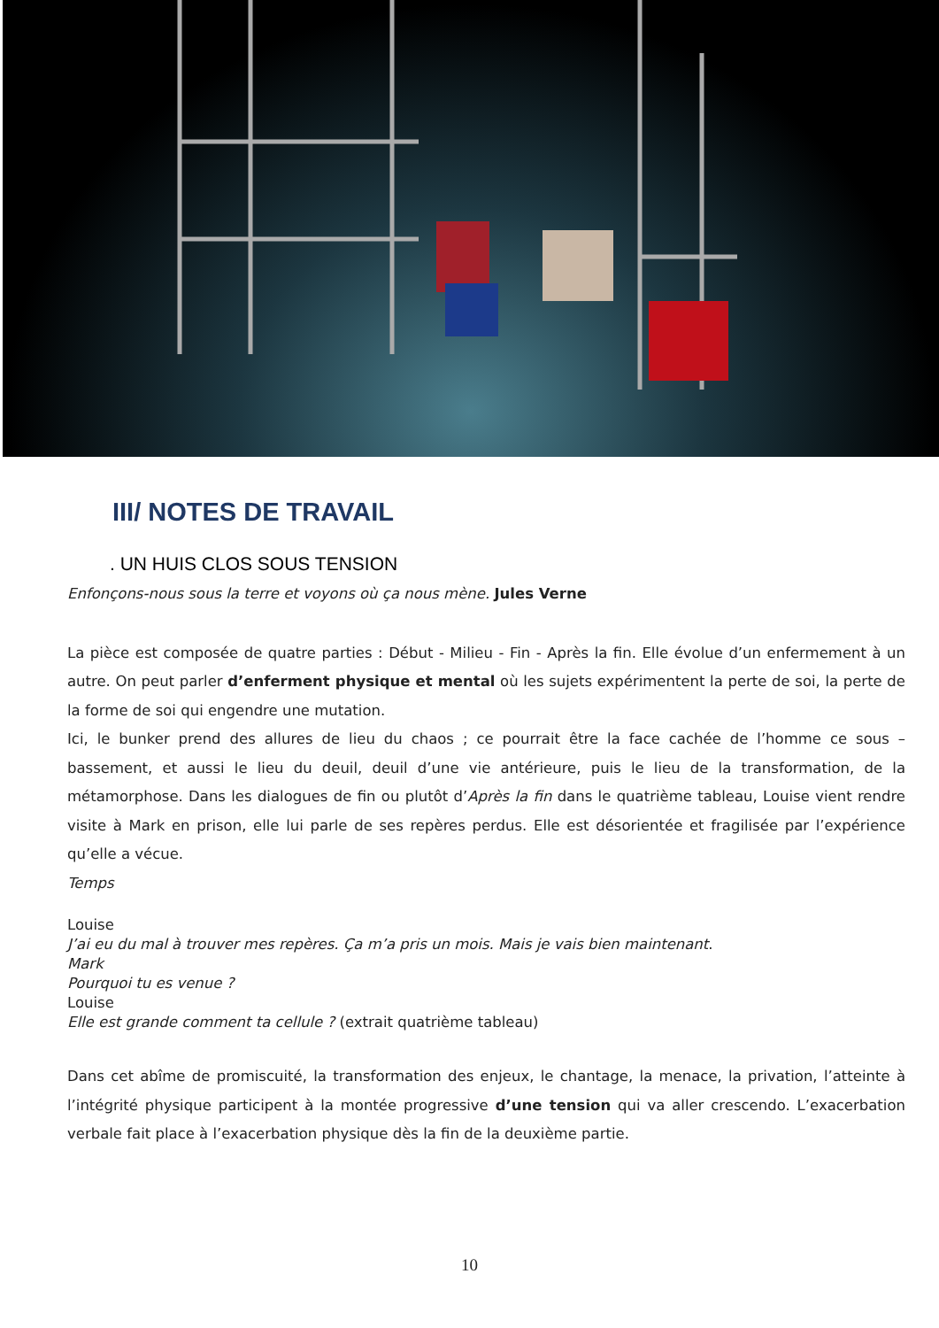III/ NOTES DE TRAVAIL
. UN HUIS CLOS SOUS TENSION
Enfonçons-nous sous la terre et voyons où ça nous mène. Jules Verne
La pièce est composée de quatre parties : Début - Milieu - Fin - Après la fin. Elle évolue d’un enfermement à un autre. On peut parler d’enferment physique et mental où les sujets expérimentent la perte de soi, la perte de la forme de soi qui engendre une mutation.
Ici, le bunker prend des allures de lieu du chaos ; ce pourrait être la face cachée de l’homme ce sous – bassement, et aussi le lieu du deuil, deuil d’une vie antérieure, puis le lieu de la transformation, de la métamorphose. Dans les dialogues de fin ou plutôt d’Après la fin dans le quatrième tableau, Louise vient rendre visite à Mark en prison, elle lui parle de ses repères perdus. Elle est désorientée et fragilisée par l’expérience qu’elle a vécue.
Temps
Louise
J’ai eu du mal à trouver mes repères. Ça m’a pris un mois. Mais je vais bien maintenant.
Mark
Pourquoi tu es venue ?
Louise
Elle est grande comment ta cellule ? (extrait quatrième tableau)
Dans cet abîme de promiscuité, la transformation des enjeux, le chantage, la menace, la privation, l’atteinte à l’intégrité physique participent à la montée progressive d’une tension qui va aller crescendo. L’exacerbation verbale fait place à l’exacerbation physique dès la fin de la deuxième partie.
10